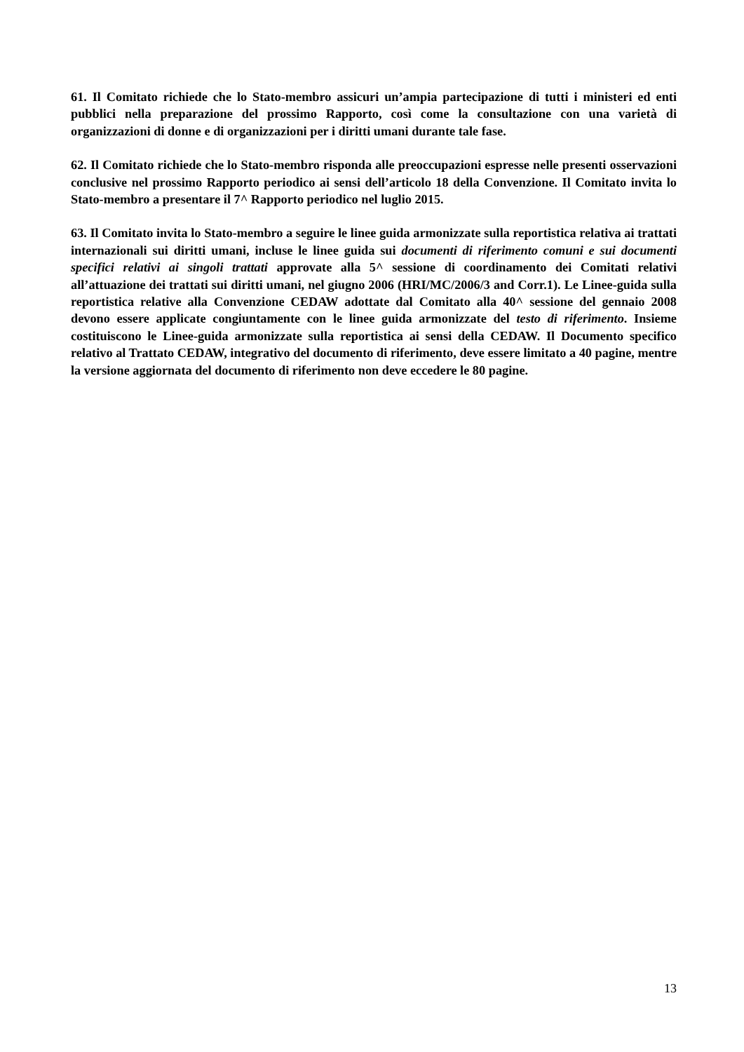61. Il Comitato richiede che lo Stato-membro assicuri un’ampia partecipazione di tutti i ministeri ed enti pubblici nella preparazione del prossimo Rapporto, così come la consultazione con una varietà di organizzazioni di donne e di organizzazioni per i diritti umani durante tale fase.
62. Il Comitato richiede che lo Stato-membro risponda alle preoccupazioni espresse nelle presenti osservazioni conclusive nel prossimo Rapporto periodico ai sensi dell’articolo 18 della Convenzione. Il Comitato invita lo Stato-membro a presentare il 7^ Rapporto periodico nel luglio 2015.
63. Il Comitato invita lo Stato-membro a seguire le linee guida armonizzate sulla reportistica relativa ai trattati internazionali sui diritti umani, incluse le linee guida sui documenti di riferimento comuni e sui documenti specifici relativi ai singoli trattati approvate alla 5^ sessione di coordinamento dei Comitati relativi all’attuazione dei trattati sui diritti umani, nel giugno 2006 (HRI/MC/2006/3 and Corr.1). Le Linee-guida sulla reportistica relative alla Convenzione CEDAW adottate dal Comitato alla 40^ sessione del gennaio 2008 devono essere applicate congiuntamente con le linee guida armonizzate del testo di riferimento. Insieme costituiscono le Linee-guida armonizzate sulla reportistica ai sensi della CEDAW. Il Documento specifico relativo al Trattato CEDAW, integrativo del documento di riferimento, deve essere limitato a 40 pagine, mentre la versione aggiornata del documento di riferimento non deve eccedere le 80 pagine.
13